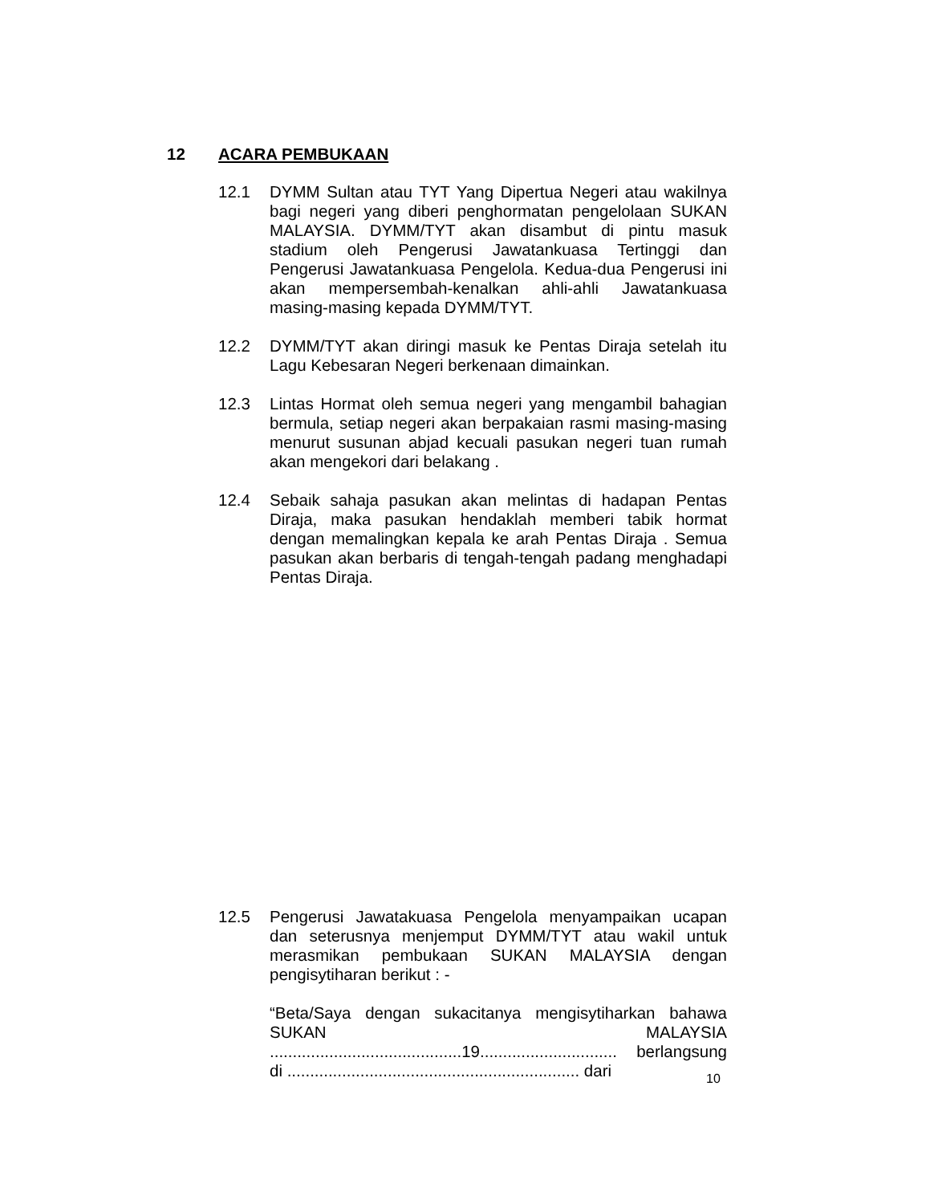12 ACARA PEMBUKAAN
12.1 DYMM Sultan atau TYT Yang Dipertua Negeri atau wakilnya bagi negeri yang diberi penghormatan pengelolaan SUKAN MALAYSIA. DYMM/TYT akan disambut di pintu masuk stadium oleh Pengerusi Jawatankuasa Tertinggi dan Pengerusi Jawatankuasa Pengelola. Kedua-dua Pengerusi ini akan mempersembah-kenalkan ahli-ahli Jawatankuasa masing-masing kepada DYMM/TYT.
12.2 DYMM/TYT akan diringi masuk ke Pentas Diraja setelah itu Lagu Kebesaran Negeri berkenaan dimainkan.
12.3 Lintas Hormat oleh semua negeri yang mengambil bahagian bermula, setiap negeri akan berpakaian rasmi masing-masing menurut susunan abjad kecuali pasukan negeri tuan rumah akan mengekori dari belakang .
12.4 Sebaik sahaja pasukan akan melintas di hadapan Pentas Diraja, maka pasukan hendaklah memberi tabik hormat dengan memalingkan kepala ke arah Pentas Diraja . Semua pasukan akan berbaris di tengah-tengah padang menghadapi Pentas Diraja.
12.5 Pengerusi Jawatakuasa Pengelola menyampaikan ucapan dan seterusnya menjemput DYMM/TYT atau wakil untuk merasmikan pembukaan SUKAN MALAYSIA dengan pengisytiharan berikut : -
“Beta/Saya dengan sukacitanya mengisytiharkan bahawa SUKAN MALAYSIA ..........................................19.............................. berlangsung di ................................................................ dari
10